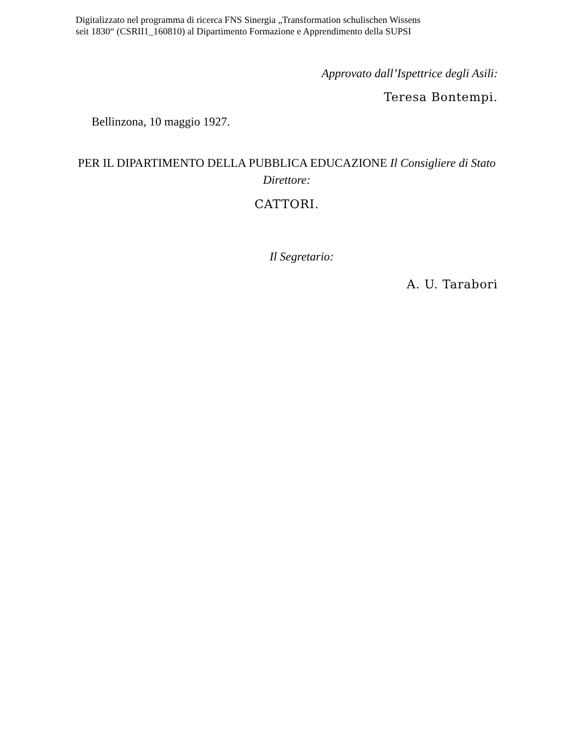Digitalizzato nel programma di ricerca FNS Sinergia „Transformation schulischen Wissens
seit 1830“ (CSRII1_160810) al Dipartimento Formazione e Apprendimento della SUPSI
Approvato dall’Ispettrice degli Asili:
Teresa Bontempi.
Bellinzona, 10 maggio 1927.
PER IL DIPARTIMENTO DELLA PUBBLICA EDUCAZIONE Il Consigliere di Stato Direttore:
CATTORI.
Il Segretario:
A. U. Tarabori